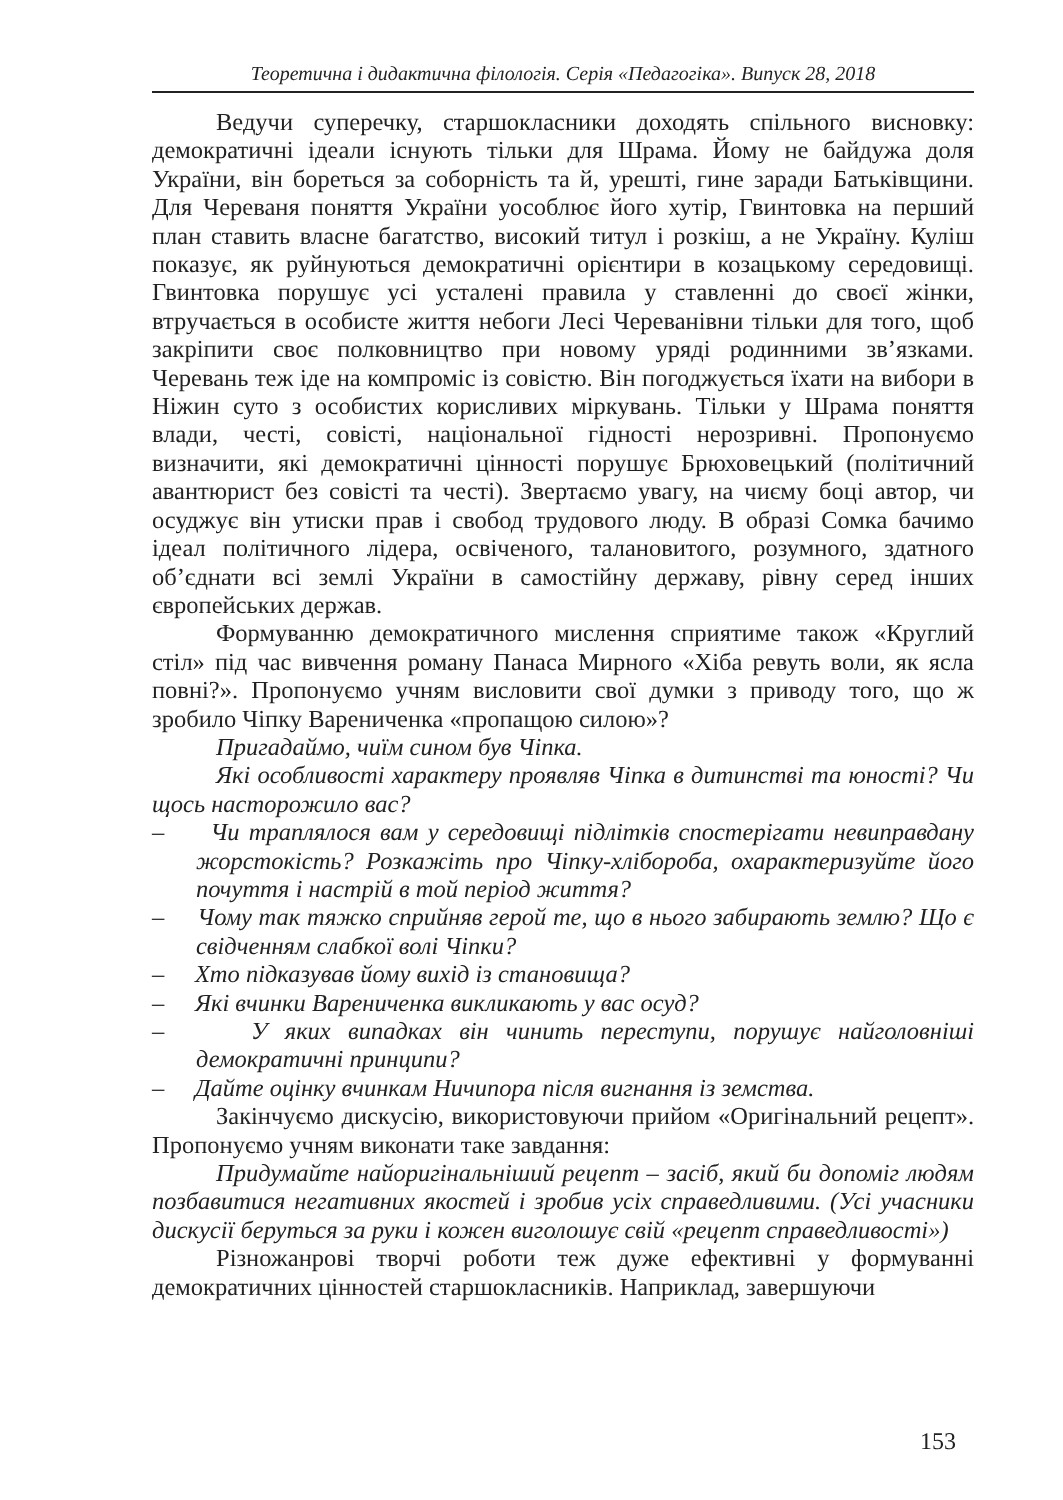Теоретична і дидактична філологія. Серія «Педагогіка». Випуск 28, 2018
Ведучи суперечку, старшокласники доходять спільного висновку: демократичні ідеали існують тільки для Шрама. Йому не байдужа доля України, він бореться за соборність та й, урешті, гине заради Батьківщини. Для Череваня поняття України уособлює його хутір, Гвинтовка на перший план ставить власне багатство, високий титул і розкіш, а не Україну. Куліш показує, як руйнуються демократичні орієнтири в козацькому середовищі. Гвинтовка порушує усі усталені правила у ставленні до своєї жінки, втручається в особисте життя небоги Лесі Череванівни тільки для того, щоб закріпити своє полковництво при новому уряді родинними зв’язками. Черевань теж іде на компроміс із совістю. Він погоджується їхати на вибори в Ніжин суто з особистих корисливих міркувань. Тільки у Шрама поняття влади, честі, совісті, національної гідності нерозривні. Пропонуємо визначити, які демократичні цінності порушує Брюховецький (політичний авантюрист без совісті та честі). Звертаємо увагу, на чиєму боці автор, чи осуджує він утиски прав і свобод трудового люду. В образі Сомка бачимо ідеал політичного лідера, освіченого, талановитого, розумного, здатного об’єднати всі землі України в самостійну державу, рівну серед інших європейських держав.
Формуванню демократичного мислення сприятиме також «Круглий стіл» під час вивчення роману Панаса Мирного «Хіба ревуть воли, як ясла повні?». Пропонуємо учням висловити свої думки з приводу того, що ж зробило Чіпку Варениченка «пропащою силою»?
Пригадаймо, чиїм сином був Чіпка.
Які особливості характеру проявляв Чіпка в дитинстві та юності? Чи щось насторожило вас?
– Чи траплялося вам у середовищі підлітків спостерігати невиправдану жорстокість? Розкажіть про Чіпку-хлібороба, охарактеризуйте його почуття і настрій в той період життя?
– Чому так тяжко сприйняв герой те, що в нього забирають землю? Що є свідченням слабкої волі Чіпки?
– Хто підказував йому вихід із становища?
– Які вчинки Варениченка викликають у вас осуд?
– У яких випадках він чинить переступи, порушує найголовніші демократичні принципи?
– Дайте оцінку вчинкам Ничипора після вигнання із земства.
Закінчуємо дискусію, використовуючи прийом «Оригінальний рецепт». Пропонуємо учням виконати таке завдання:
Придумайте найоригінальніший рецепт – засіб, який би допоміг людям позбавитися негативних якостей і зробив усіх справедливими. (Усі учасники дискусії беруться за руки і кожен виголошує свій «рецепт справедливості»)
Різножанрові творчі роботи теж дуже ефективні у формуванні демократичних цінностей старшокласників. Наприклад, завершуючи
153